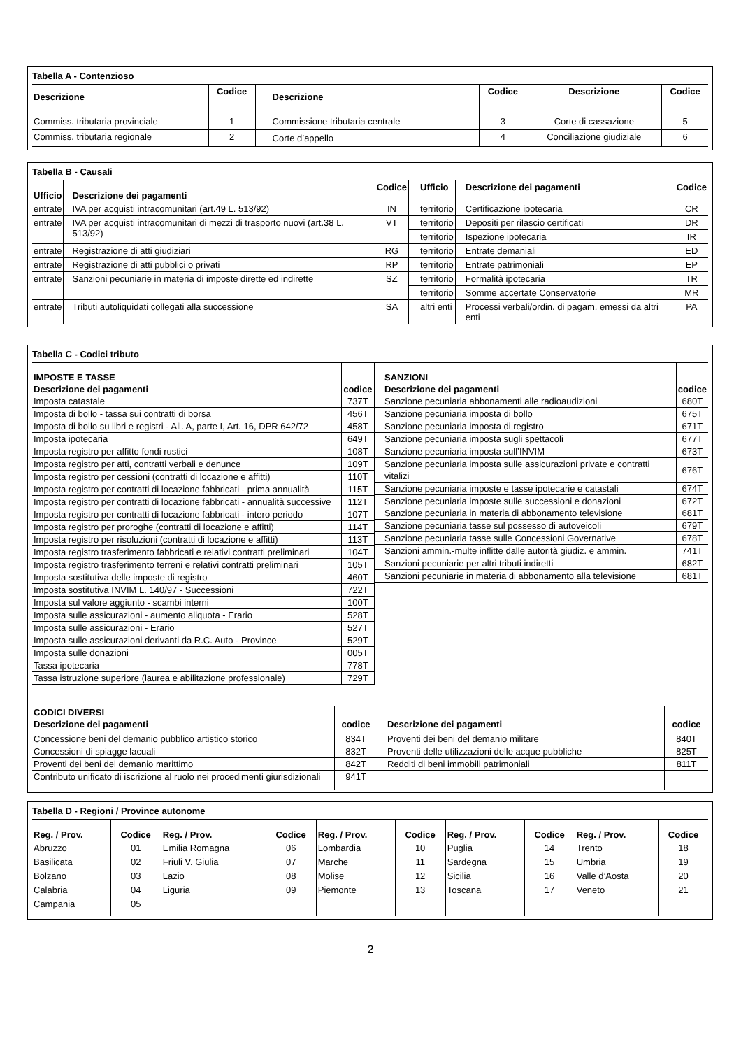Tabella A - Contenzioso
| Descrizione | Codice | Descrizione | Codice | Descrizione | Codice |
| --- | --- | --- | --- | --- | --- |
| Commiss. tributaria provinciale | 1 | Commissione tributaria centrale | 3 | Corte di cassazione | 5 |
| Commiss. tributaria regionale | 2 | Corte d’appello | 4 | Conciliazione giudiziale | 6 |
Tabella B - Causali
| Ufficio | Descrizione dei pagamenti | Codice | Ufficio | Descrizione dei pagamenti | Codice |
| --- | --- | --- | --- | --- | --- |
| entrate | IVA per acquisti intracomunitari (art.49 L. 513/92) | IN | territorio | Certificazione ipotecaria | CR |
| entrate | IVA per acquisti intracomunitari di mezzi di trasporto nuovi (art.38 L. 513/92) | VT | territorio | Depositi per rilascio certificati | DR |
| | | | territorio | Ispezione ipotecaria | IR |
| entrate | Registrazione di atti giudiziari | RG | territorio | Entrate demaniali | ED |
| entrate | Registrazione di atti pubblici o privati | RP | territorio | Entrate patrimoniali | EP |
| entrate | Sanzioni pecuniarie in materia di imposte dirette ed indirette | SZ | territorio | Formalità ipotecaria | TR |
| | | | territorio | Somme accertate Conservatorie | MR |
| entrate | Tributi autoliquidati collegati alla successione | SA | altri enti | Processi verbali/ordin. di pagam. emessi da altri enti | PA |
Tabella C - Codici tributo
| IMPOSTE E TASSE | |
| --- | --- |
| Descrizione dei pagamenti | codice |
| Imposta catastale | 737T |
| Imposta di bollo - tassa sui contratti di borsa | 456T |
| Imposta di bollo su libri e registri - All. A, parte I, Art. 16, DPR 642/72 | 458T |
| Imposta ipotecaria | 649T |
| Imposta registro per affitto fondi rustici | 108T |
| Imposta registro per atti, contratti verbali e denunce | 109T |
| Imposta registro per cessioni (contratti di locazione e affitti) | 110T |
| Imposta registro per contratti di locazione fabbricati - prima annualità | 115T |
| Imposta registro per contratti di locazione fabbricati - annualità successive | 112T |
| Imposta registro per contratti di locazione fabbricati - intero periodo | 107T |
| Imposta registro per proroghe (contratti di locazione e affitti) | 114T |
| Imposta registro per risoluzioni (contratti di locazione e affitti) | 113T |
| Imposta registro trasferimento fabbricati e relativi contratti preliminari | 104T |
| Imposta registro trasferimento terreni e relativi contratti preliminari | 105T |
| Imposta sostitutiva delle imposte di registro | 460T |
| Imposta sostitutiva INVIM L. 140/97 - Successioni | 722T |
| Imposta sul valore aggiunto - scambi interni | 100T |
| Imposta sulle assicurazioni - aumento aliquota - Erario | 528T |
| Imposta sulle assicurazioni - Erario | 527T |
| Imposta sulle assicurazioni derivanti da R.C. Auto - Province | 529T |
| Imposta sulle donazioni | 005T |
| Tassa ipotecaria | 778T |
| Tassa istruzione superiore (laurea e abilitazione professionale) | 729T |
| SANZIONI | |
| --- | --- |
| Descrizione dei pagamenti | codice |
| Sanzione pecuniaria abbonamenti alle radioaudizioni | 680T |
| Sanzione pecuniaria imposta di bollo | 675T |
| Sanzione pecuniaria imposta di registro | 671T |
| Sanzione pecuniaria imposta sugli spettacoli | 677T |
| Sanzione pecuniaria imposta sull’INVIM | 673T |
| Sanzione pecuniaria imposta sulle assicurazioni private e contratti vitalizi | 676T |
| Sanzione pecuniaria imposte e tasse ipotecarie e catastali | 674T |
| Sanzione pecuniaria imposte sulle successioni e donazioni Sanzione pecuniaria in materia di abbonamento televisione | 672T 681T |
| Sanzione pecuniaria tasse sul possesso di autoveicoli | 679T |
| Sanzione pecuniaria tasse sulle Concessioni Governative | 678T |
| Sanzioni ammin.-multe inflitte dalle autorità giudiz. e ammin. | 741T |
| Sanzioni pecuniarie per altri tributi indiretti | 682T |
| Sanzioni pecuniarie in materia di abbonamento alla televisione | 681T |
| CODICI DIVERSI | | | |
| --- | --- | --- | --- |
| Descrizione dei pagamenti | codice | Descrizione dei pagamenti | codice |
| Concessione beni del demanio pubblico artistico storico | 834T | Proventi dei beni del demanio militare | 840T |
| Concessioni di spiagge lacuali | 832T | Proventi delle utilizzazioni delle acque pubbliche | 825T |
| Proventi dei beni del demanio marittimo | 842T | Redditi di beni immobili patrimoniali | 811T |
| Contributo unificato di iscrizione al ruolo nei procedimenti giurisdizionali | 941T | | |
Tabella D - Regioni / Province autonome
| Reg. / Prov. | Codice | Reg. / Prov. | Codice | Reg. / Prov. | Codice | Reg. / Prov. | Codice | Reg. / Prov. | Codice |
| --- | --- | --- | --- | --- | --- | --- | --- | --- | --- |
| Abruzzo | 01 | Emilia Romagna | 06 | Lombardia | 10 | Puglia | 14 | Trento | 18 |
| Basilicata | 02 | Friuli V. Giulia | 07 | Marche | 11 | Sardegna | 15 | Umbria | 19 |
| Bolzano | 03 | Lazio | 08 | Molise | 12 | Sicilia | 16 | Valle d’Aosta | 20 |
| Calabria | 04 | Liguria | 09 | Piemonte | 13 | Toscana | 17 | Veneto | 21 |
| Campania | 05 | | | | | | | | |
2